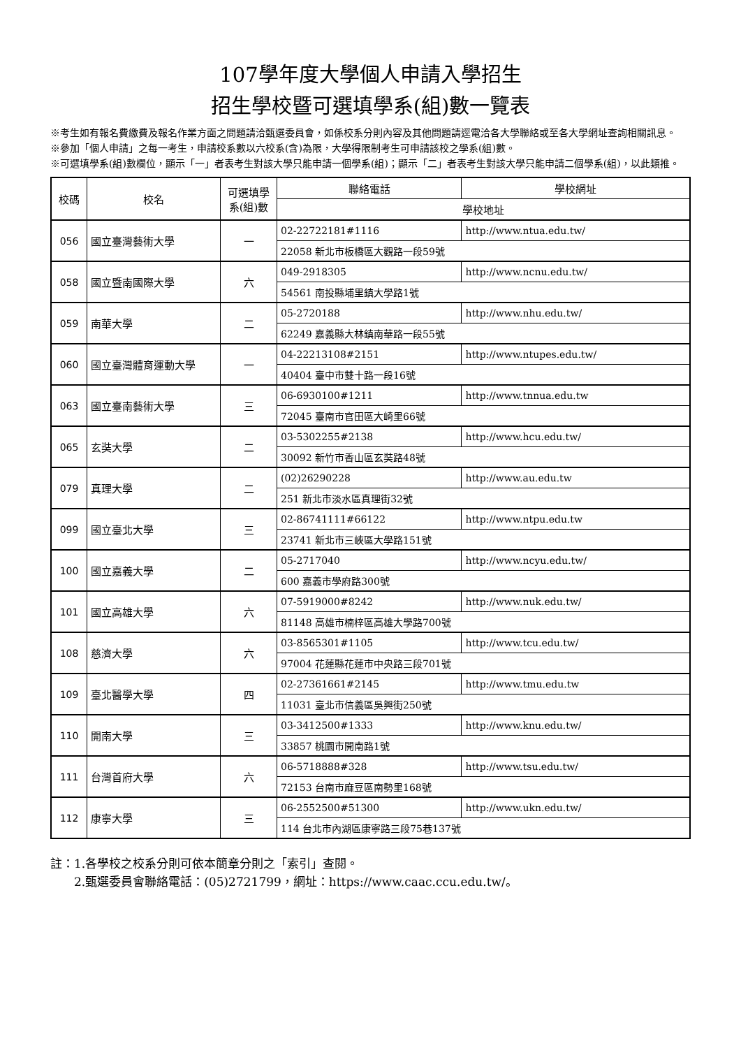107學年度大學個人申請入學招生
招生學校暨可選填學系(組)數一覽表
※考生如有報名費繳費及報名作業方面之問題請洽甄選委員會，如係校系分則內容及其他問題請逕電洽各大學聯絡或至各大學網址查詢相關訊息。
※參加「個人申請」之每一考生，申請校系數以六校系(含)為限，大學得限制考生可申請該校之學系(組)數。
※可選填學系(組)數欄位，顯示「一」者表考生對該大學只能申請一個學系(組)；顯示「二」者表考生對該大學只能申請二個學系(組)，以此類推。
| 校碼 | 校名 | 可選填學系(組)數 | 聯絡電話 | 學校網址 |
| --- | --- | --- | --- | --- |
| | | | 學校地址 | |
| 056 | 國立臺灣藝術大學 | 一 | 02-22722181#1116 | http://www.ntua.edu.tw/ |
| | | | 22058 新北市板橋區大觀路一段59號 | |
| 058 | 國立暨南國際大學 | 六 | 049-2918305 | http://www.ncnu.edu.tw/ |
| | | | 54561 南投縣埔里鎮大學路1號 | |
| 059 | 南華大學 | 二 | 05-2720188 | http://www.nhu.edu.tw/ |
| | | | 62249 嘉義縣大林鎮南華路一段55號 | |
| 060 | 國立臺灣體育運動大學 | 一 | 04-22213108#2151 | http://www.ntupes.edu.tw/ |
| | | | 40404 臺中市雙十路一段16號 | |
| 063 | 國立臺南藝術大學 | 三 | 06-6930100#1211 | http://www.tnnua.edu.tw |
| | | | 72045 臺南市官田區大崎里66號 | |
| 065 | 玄奘大學 | 二 | 03-5302255#2138 | http://www.hcu.edu.tw/ |
| | | | 30092 新竹市香山區玄奘路48號 | |
| 079 | 真理大學 | 二 | (02)26290228 | http://www.au.edu.tw |
| | | | 251 新北市淡水區真理街32號 | |
| 099 | 國立臺北大學 | 三 | 02-86741111#66122 | http://www.ntpu.edu.tw |
| | | | 23741 新北市三峽區大學路151號 | |
| 100 | 國立嘉義大學 | 二 | 05-2717040 | http://www.ncyu.edu.tw/ |
| | | | 600 嘉義市學府路300號 | |
| 101 | 國立高雄大學 | 六 | 07-5919000#8242 | http://www.nuk.edu.tw/ |
| | | | 81148 高雄市楠梓區高雄大學路700號 | |
| 108 | 慈濟大學 | 六 | 03-8565301#1105 | http://www.tcu.edu.tw/ |
| | | | 97004 花蓮縣花蓮市中央路三段701號 | |
| 109 | 臺北醫學大學 | 四 | 02-27361661#2145 | http://www.tmu.edu.tw |
| | | | 11031 臺北市信義區吳興街250號 | |
| 110 | 開南大學 | 三 | 03-3412500#1333 | http://www.knu.edu.tw/ |
| | | | 33857 桃園市開南路1號 | |
| 111 | 台灣首府大學 | 六 | 06-5718888#328 | http://www.tsu.edu.tw/ |
| | | | 72153 台南市麻豆區南勢里168號 | |
| 112 | 康寧大學 | 三 | 06-2552500#51300 | http://www.ukn.edu.tw/ |
| | | | 114 台北市內湖區康寧路三段75巷137號 | |
註：1.各學校之校系分則可依本簡章分則之「索引」查閱。
  2.甄選委員會聯絡電話：(05)2721799，網址：https://www.caac.ccu.edu.tw/。